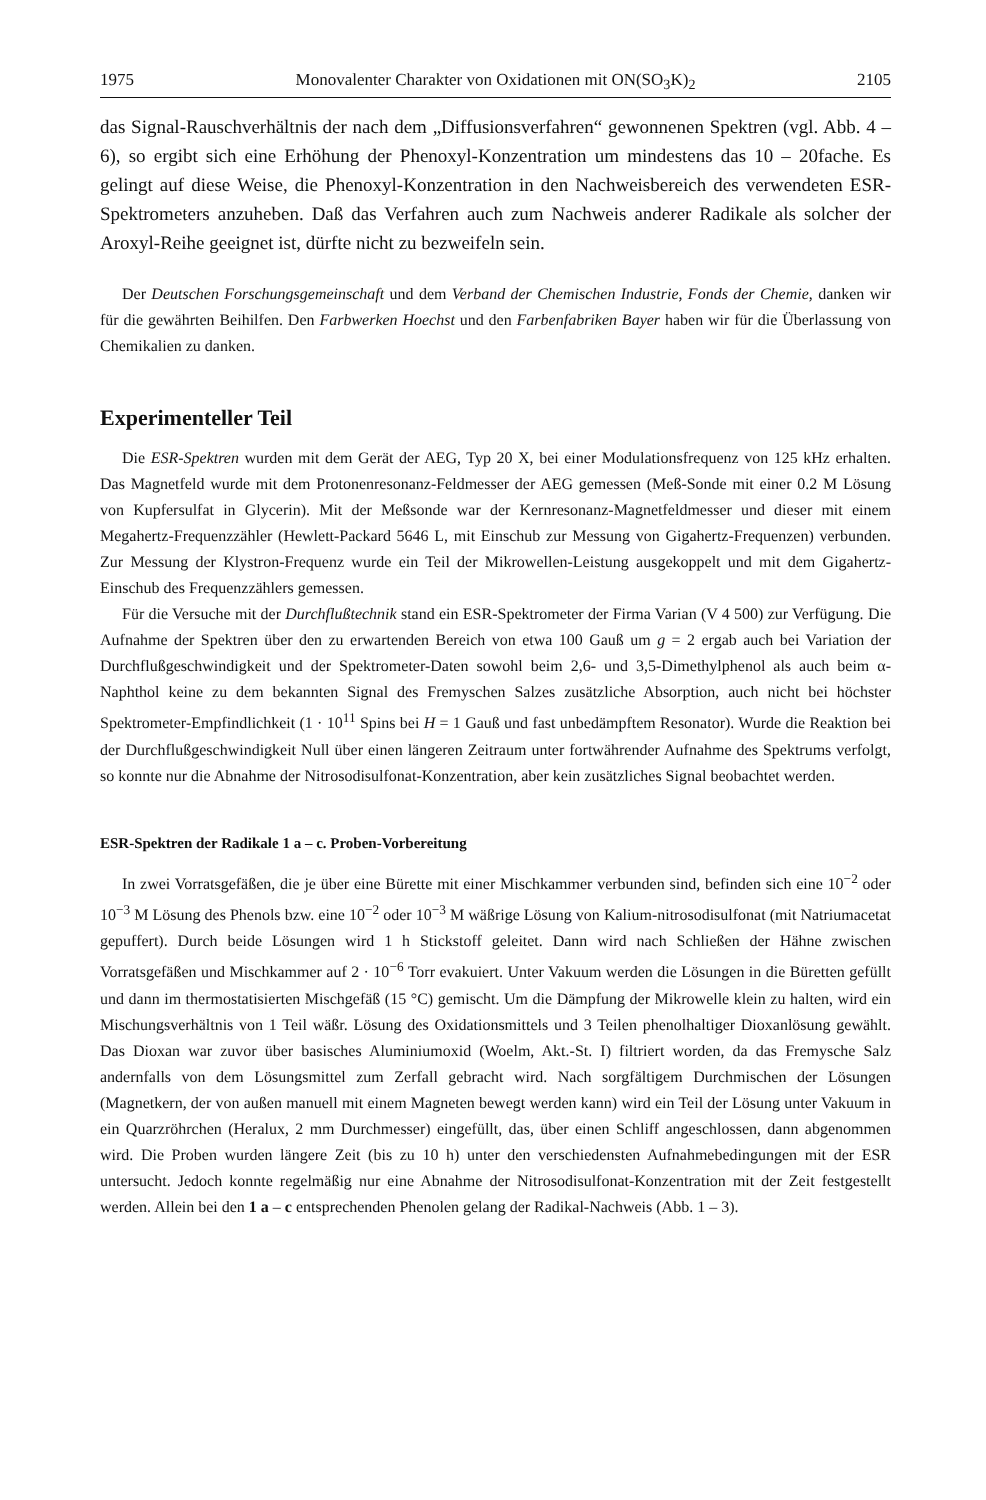1975 Monovalenter Charakter von Oxidationen mit ON(SO<sub>3</sub>K)<sub>2</sub> 2105
das Signal-Rauschverhältnis der nach dem „Diffusionsverfahren“ gewonnenen Spektren (vgl. Abb. 4 – 6), so ergibt sich eine Erhöhung der Phenoxyl-Konzentration um mindestens das 10 – 20fache. Es gelingt auf diese Weise, die Phenoxyl-Konzentration in den Nachweisbereich des verwendeten ESR-Spektrometers anzuheben. Daß das Verfahren auch zum Nachweis anderer Radikale als solcher der Aroxyl-Reihe geeignet ist, dürfte nicht zu bezweifeln sein.
Der Deutschen Forschungsgemeinschaft und dem Verband der Chemischen Industrie, Fonds der Chemie, danken wir für die gewährten Beihilfen. Den Farbwerken Hoechst und den Farbenfabriken Bayer haben wir für die Überlassung von Chemikalien zu danken.
Experimenteller Teil
Die ESR-Spektren wurden mit dem Gerät der AEG, Typ 20 X, bei einer Modulationsfrequenz von 125 kHz erhalten. Das Magnetfeld wurde mit dem Protonenresonanz-Feldmesser der AEG gemessen (Meß-Sonde mit einer 0.2 M Lösung von Kupfersulfat in Glycerin). Mit der Meßsonde war der Kernresonanz-Magnetfeldmesser und dieser mit einem Megahertz-Frequenzzähler (Hewlett-Packard 5646 L, mit Einschub zur Messung von Gigahertz-Frequenzen) verbunden. Zur Messung der Klystron-Frequenz wurde ein Teil der Mikrowellen-Leistung ausgekoppelt und mit dem Gigahertz-Einschub des Frequenzzählers gemessen.
Für die Versuche mit der Durchflußtechnik stand ein ESR-Spektrometer der Firma Varian (V 4 500) zur Verfügung. Die Aufnahme der Spektren über den zu erwartenden Bereich von etwa 100 Gauß um g = 2 ergab auch bei Variation der Durchflußgeschwindigkeit und der Spektrometer-Daten sowohl beim 2,6- und 3,5-Dimethylphenol als auch beim α-Naphthol keine zu dem bekannten Signal des Fremyschen Salzes zusätzliche Absorption, auch nicht bei höchster Spektrometer-Empfindlichkeit (1 · 10<sup>11</sup> Spins bei H = 1 Gauß und fast unbedämpftem Resonator). Wurde die Reaktion bei der Durchflußgeschwindigkeit Null über einen längeren Zeitraum unter fortwährender Aufnahme des Spektrums verfolgt, so konnte nur die Abnahme der Nitrosodisulfonat-Konzentration, aber kein zusätzliches Signal beobachtet werden.
ESR-Spektren der Radikale 1 a – c. Proben-Vorbereitung
In zwei Vorratsgefäßen, die je über eine Bürette mit einer Mischkammer verbunden sind, befinden sich eine 10<sup>−2</sup> oder 10<sup>−3</sup> M Lösung des Phenols bzw. eine 10<sup>−2</sup> oder 10<sup>−3</sup> M wäßrige Lösung von Kalium-nitrosodisulfonat (mit Natriumacetat gepuffert). Durch beide Lösungen wird 1 h Stickstoff geleitet. Dann wird nach Schließen der Hähne zwischen Vorratsgefäßen und Mischkammer auf 2 · 10<sup>−6</sup> Torr evakuiert. Unter Vakuum werden die Lösungen in die Büretten gefüllt und dann im thermostatisierten Mischgefäß (15 °C) gemischt. Um die Dämpfung der Mikrowelle klein zu halten, wird ein Mischungsverhältnis von 1 Teil wäßr. Lösung des Oxidationsmittels und 3 Teilen phenolhaltiger Dioxanlösung gewählt. Das Dioxan war zuvor über basisches Aluminiumoxid (Woelm, Akt.-St. I) filtriert worden, da das Fremysche Salz andernfalls von dem Lösungsmittel zum Zerfall gebracht wird. Nach sorgfältigem Durchmischen der Lösungen (Magnetkern, der von außen manuell mit einem Magneten bewegt werden kann) wird ein Teil der Lösung unter Vakuum in ein Quarzröhrchen (Heralux, 2 mm Durchmesser) eingefüllt, das, über einen Schliff angeschlossen, dann abgenommen wird. Die Proben wurden längere Zeit (bis zu 10 h) unter den verschiedensten Aufnahmebedingungen mit der ESR untersucht. Jedoch konnte regelmäßig nur eine Abnahme der Nitrosodisulfonat-Konzentration mit der Zeit festgestellt werden. Allein bei den 1 a – c entsprechenden Phenolen gelang der Radikal-Nachweis (Abb. 1 – 3).